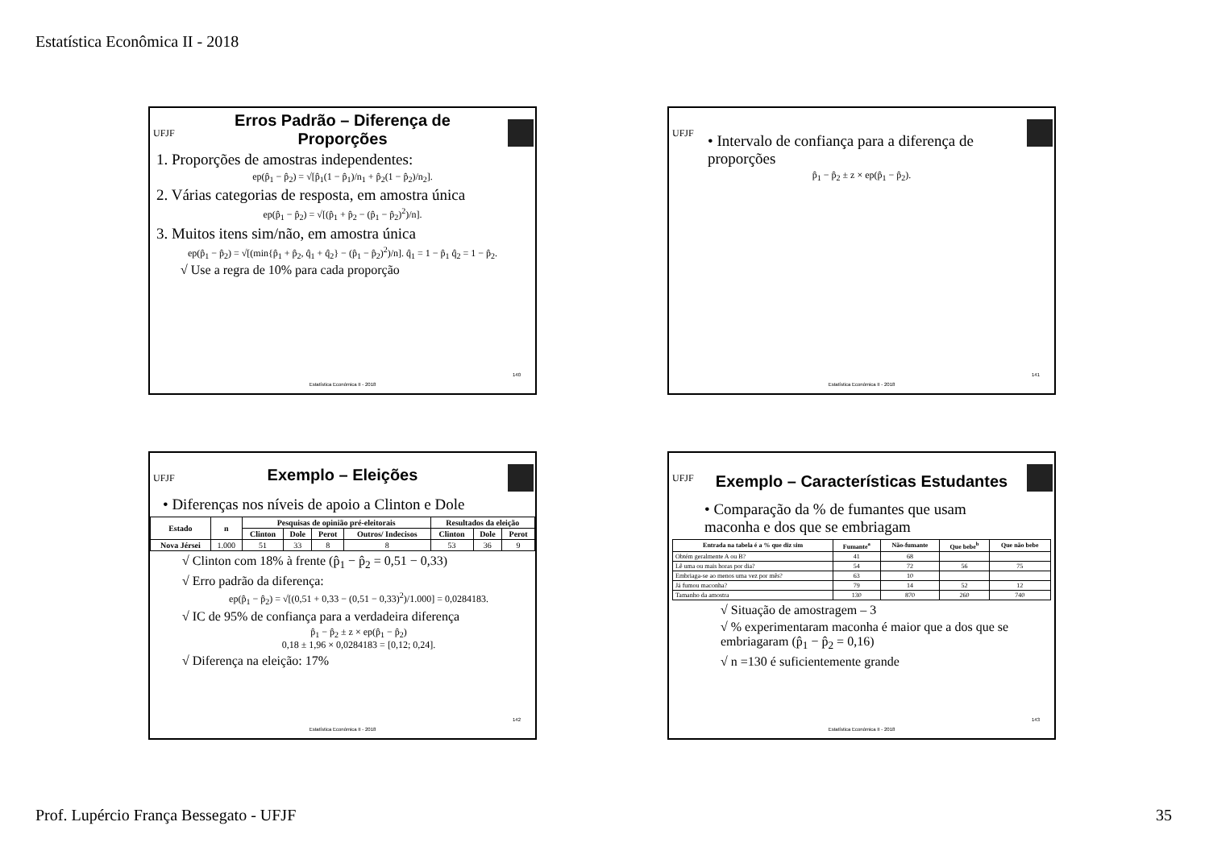Estatística Econômica II - 2018
UFJF
Erros Padrão – Diferença de Proporções
1. Proporções de amostras independentes:
ep(p̂<sub>1</sub> − p̂<sub>2</sub>) = √[p̂<sub>1</sub>(1 − p̂<sub>1</sub>)/n<sub>1</sub> + p̂<sub>2</sub>(1 − p̂<sub>2</sub>)/n<sub>2</sub>].
2. Várias categorias de resposta, em amostra única
ep(p̂<sub>1</sub> − p̂<sub>2</sub>) = √[(p̂<sub>1</sub> + p̂<sub>2</sub> − (p̂<sub>1</sub> − p̂<sub>2</sub>)<sup>2</sup>)/n].
3. Muitos itens sim/não, em amostra única
ep(p̂<sub>1</sub> − p̂<sub>2</sub>) = √[(min{p̂<sub>1</sub> + p̂<sub>2</sub>, q̂<sub>1</sub> + q̂<sub>2</sub>} − (p̂<sub>1</sub> − p̂<sub>2</sub>)<sup>2</sup>)/n]. q̂<sub>1</sub> = 1 − p̂<sub>1</sub> q̂<sub>2</sub> = 1 − p̂<sub>2</sub>.
√ Use a regra de 10% para cada proporção
140
Estatística Econômica II - 2018
UFJF
• Intervalo de confiança para a diferença de proporções
p̂<sub>1</sub> − p̂<sub>2</sub> ± z × ep(p̂<sub>1</sub> − p̂<sub>2</sub>).
141
Estatística Econômica II - 2018
UFJF
Exemplo – Eleições
• Diferenças nos níveis de apoio a Clinton e Dole
| Estado | n | Pesquisas de opinião pré-eleitorais | | | | Resultados da eleição | | |
| --- | --- | --- | --- | --- | --- | --- | --- | --- |
| | | Clinton | Dole | Perot | Outros/ Indecisos | Clinton | Dole | Perot |
| Nova Jérsei | 1.000 | 51 | 33 | 8 | 8 | 53 | 36 | 9 |
√ Clinton com 18% à frente (p̂<sub>1</sub> − p̂<sub>2</sub> = 0,51 − 0,33)
√ Erro padrão da diferença:
ep(p̂<sub>1</sub> − p̂<sub>2</sub>) = √[(0,51 + 0,33 − (0,51 − 0,33)<sup>2</sup>)/1.000] = 0,0284183.
√ IC de 95% de confiança para a verdadeira diferença
p̂<sub>1</sub> − p̂<sub>2</sub> ± z × ep(p̂<sub>1</sub> − p̂<sub>2</sub>)
0,18 ± 1,96 × 0,0284183 = [0,12; 0,24].
√ Diferença na eleição: 17%
142
Estatística Econômica II - 2018
UFJF
Exemplo – Características Estudantes
• Comparação da % de fumantes que usam maconha e dos que se embriagam
| Entrada na tabela é a % que diz sim | Fumante<sup>a</sup> | Não-fumante | Que bebe<sup>b</sup> | Que não bebe |
| --- | --- | --- | --- | --- |
| Obtém geralmente A ou B? | 41 | 68 | | |
| Lê uma ou mais horas por dia? | 54 | 72 | 56 | 75 |
| Embriaga-se ao menos uma vez por mês? | 63 | 10 | | |
| Já fumou maconha? | 79 | 14 | 52 | 12 |
| Tamanho da amostra | 130 | 870 | 260 | 740 |
√ Situação de amostragem – 3
√ % experimentaram maconha é maior que a dos que se embriagaram (p̂<sub>1</sub> − p̂<sub>2</sub> = 0,16)
√ n =130 é suficientemente grande
143
Estatística Econômica II - 2018
Prof. Lupércio França Bessegato - UFJF 35